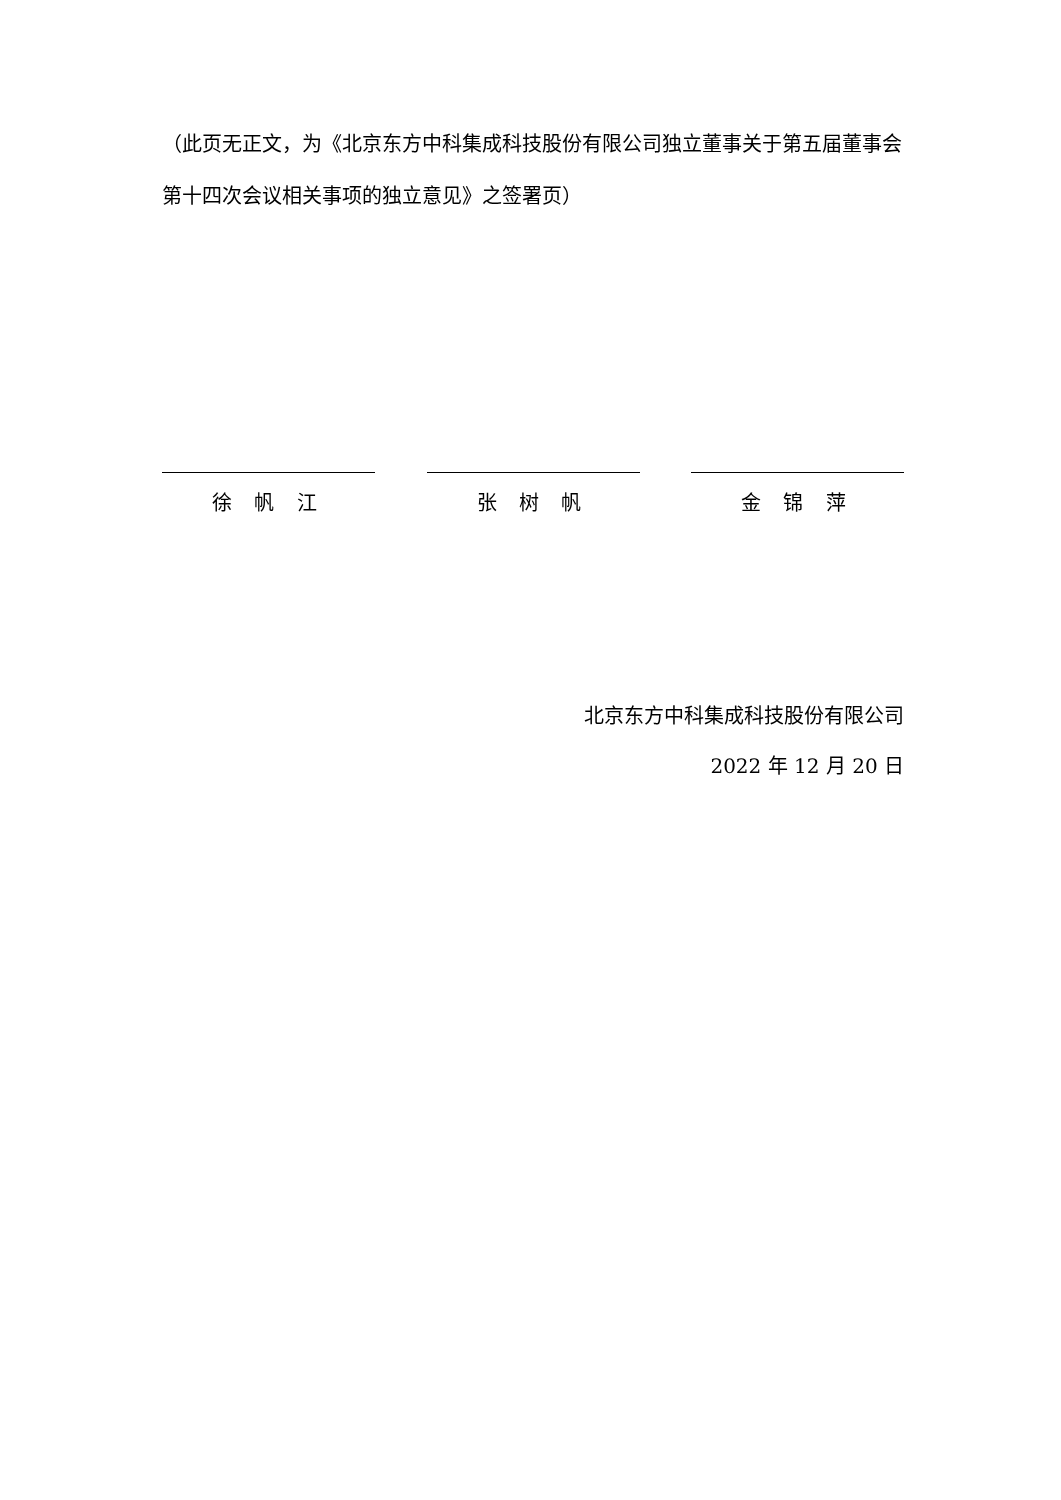（此页无正文，为《北京东方中科集成科技股份有限公司独立董事关于第五届董事会第十四次会议相关事项的独立意见》之签署页）
徐 帆 江 张 树 帆 金 锦 萍
北京东方中科集成科技股份有限公司
2022 年 12 月 20 日